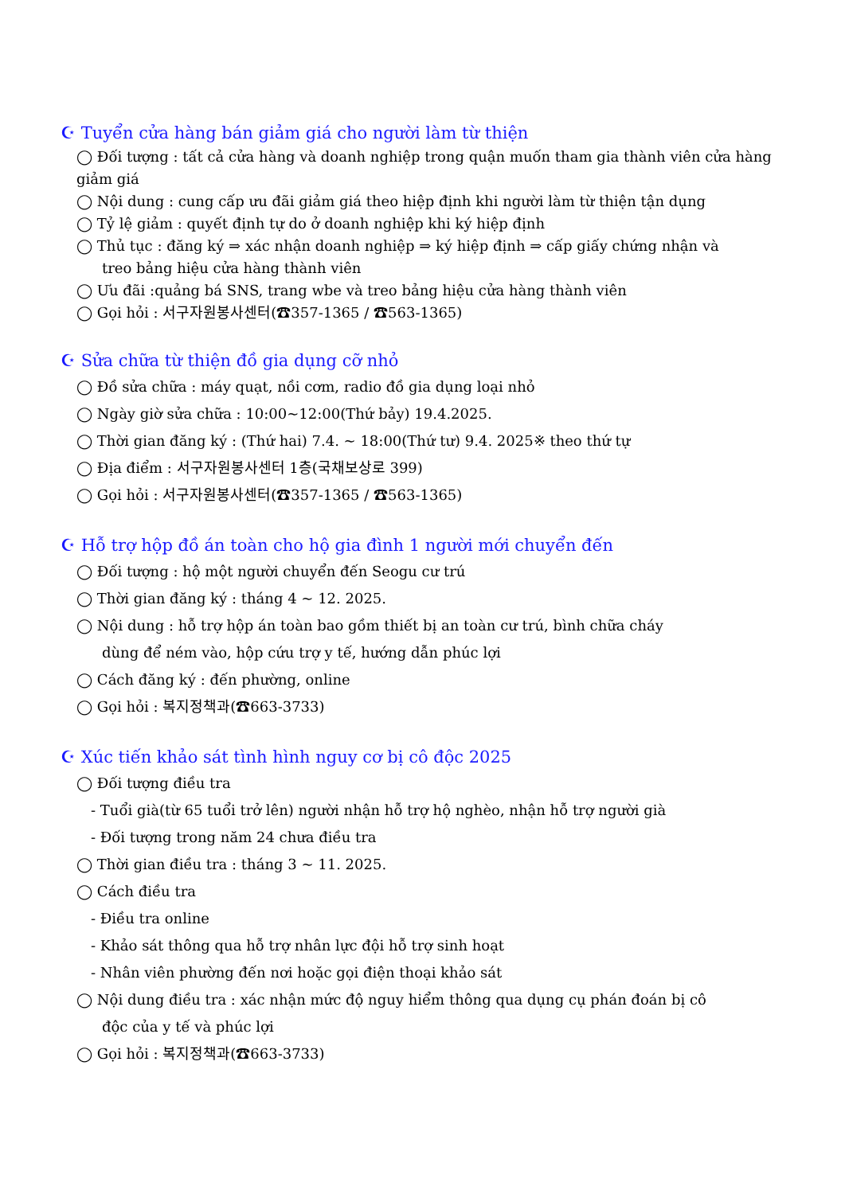☪ Tuyển cửa hàng bán giảm giá cho người làm từ thiện
◯ Đối tượng : tất cả cửa hàng và doanh nghiệp trong quận muốn tham gia thành viên cửa hàng giảm giá
◯ Nội dung : cung cấp ưu đãi giảm giá theo hiệp định khi người làm từ thiện tận dụng
◯ Tỷ lệ giảm : quyết định tự do ở doanh nghiệp khi ký hiệp định
◯ Thủ tục : đăng ký ⇒ xác nhận doanh nghiệp ⇒ ký hiệp định ⇒ cấp giấy chứng nhận và
treo bảng hiệu cửa hàng thành viên
◯ Ưu đãi :quảng bá SNS, trang wbe và treo bảng hiệu cửa hàng thành viên
◯ Gọi hỏi : 서구자원봉사센터(☎357-1365 / ☎563-1365)
☪ Sửa chữa từ thiện đồ gia dụng cỡ nhỏ
◯ Đồ sửa chữa : máy quạt, nồi cơm, radio đồ gia dụng loại nhỏ
◯ Ngày giờ sửa chữa : 10:00~12:00(Thứ bảy) 19.4.2025.
◯ Thời gian đăng ký : (Thứ hai) 7.4. ~ 18:00(Thứ tư) 9.4. 2025※ theo thứ tự
◯ Địa điểm : 서구자원봉사센터 1층(국채보상로 399)
◯ Gọi hỏi : 서구자원봉사센터(☎357-1365 / ☎563-1365)
☪ Hỗ trợ hộp đồ án toàn cho hộ gia đình 1 người mới chuyển đến
◯ Đối tượng : hộ một người chuyển đến Seogu cư trú
◯ Thời gian đăng ký : tháng 4 ~ 12. 2025.
◯ Nội dung : hỗ trợ hộp án toàn bao gồm thiết bị an toàn cư trú, bình chữa cháy
dùng để ném vào, hộp cứu trợ y tế, hướng dẫn phúc lợi
◯ Cách đăng ký : đến phường, online
◯ Gọi hỏi : 복지정책과(☎663-3733)
☪ Xúc tiến khảo sát tình hình nguy cơ bị cô độc 2025
◯ Đối tượng điều tra
- Tuổi già(từ 65 tuổi trở lên) người nhận hỗ trợ hộ nghèo, nhận hỗ trợ người già
- Đối tượng trong năm 24 chưa điều tra
◯ Thời gian điều tra : tháng 3 ~ 11. 2025.
◯ Cách điều tra
- Điều tra online
- Khảo sát thông qua hỗ trợ nhân lực đội hỗ trợ sinh hoạt
- Nhân viên phường đến nơi hoặc gọi điện thoại khảo sát
◯ Nội dung điều tra : xác nhận mức độ nguy hiểm thông qua dụng cụ phán đoán bị cô
độc của y tế và phúc lợi
◯ Gọi hỏi : 복지정책과(☎663-3733)